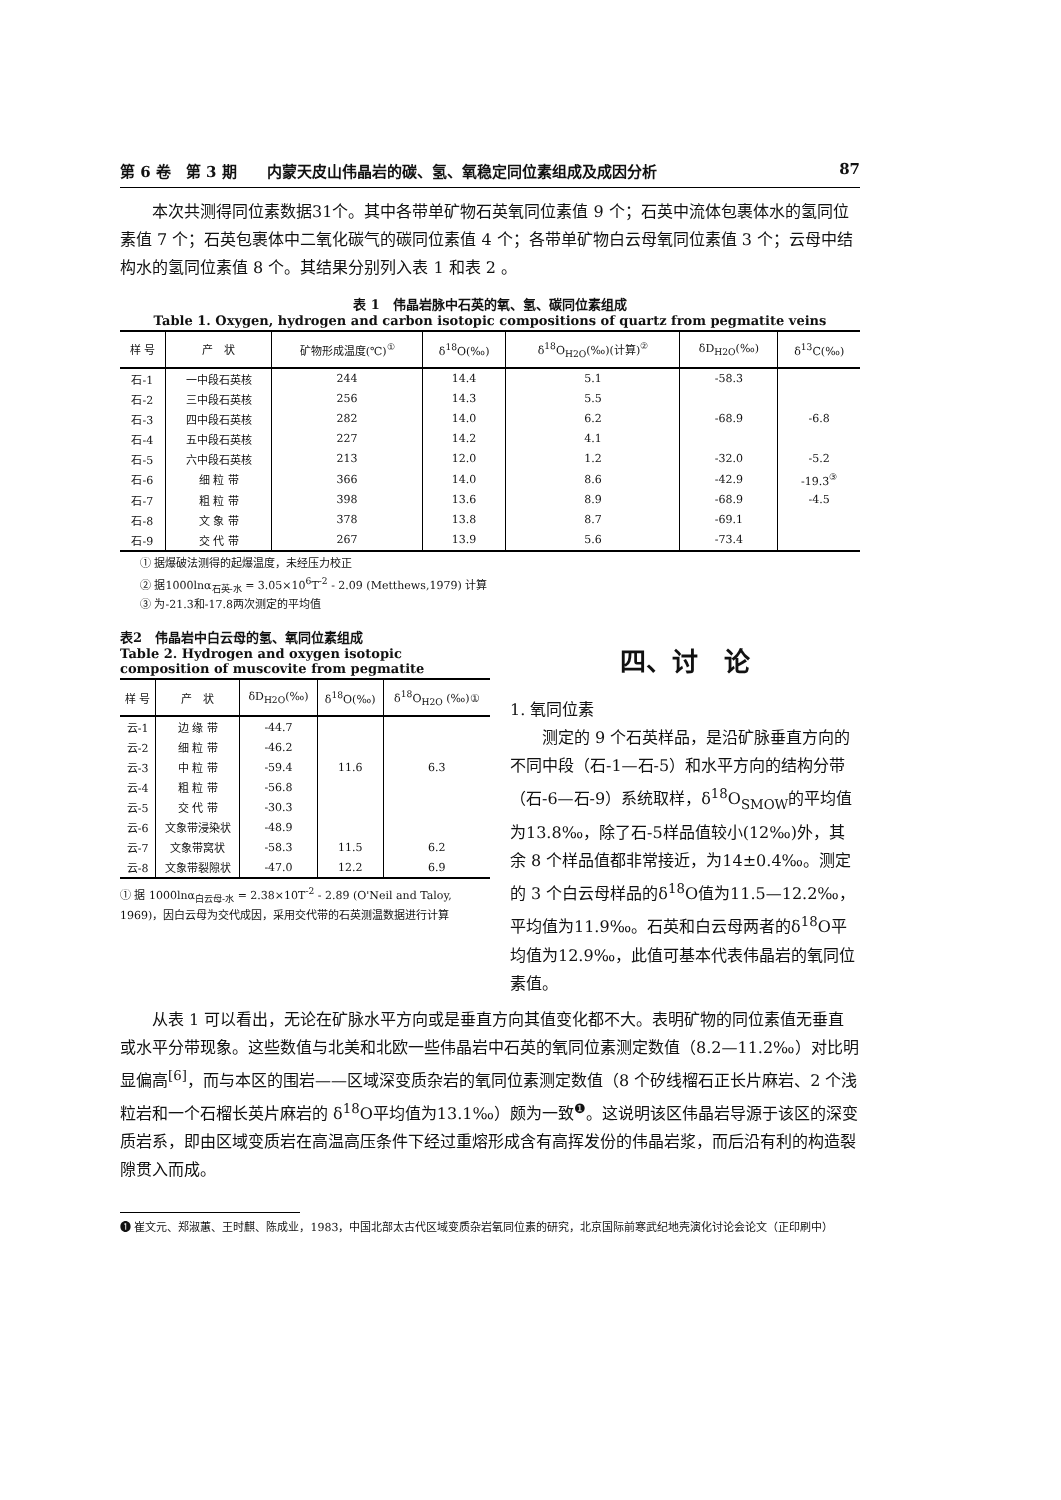第 6 卷　第 3 期　　内蒙天皮山伟晶岩的碳、氢、氧稳定同位素组成及成因分析 87
本次共测得同位素数据31个。其中各带单矿物石英氧同位素值 9 个；石英中流体包裹体水的氢同位素值 7 个；石英包裹体中二氧化碳气的碳同位素值 4 个；各带单矿物白云母氧同位素值 3 个；云母中结构水的氢同位素值 8 个。其结果分别列入表 1 和表 2 。
表 1　伟晶岩脉中石英的氧、氢、碳同位素组成
Table 1. Oxygen, hydrogen and carbon isotopic compositions of quartz from pegmatite veins
| 样 号 | 产 状 | 矿物形成温度(℃)<sup>①</sup> | δ<sup>18</sup>O(‰) | δ<sup>18</sup>O<sub>H2O</sub>(‰)(计算)<sup>②</sup> | δD<sub>H2O</sub>(‰) | δ<sup>13</sup>C(‰) |
| --- | --- | --- | --- | --- | --- | --- |
| 石-1 | 一中段石英核 | 244 | 14.4 | 5.1 | -58.3 | |
| 石-2 | 三中段石英核 | 256 | 14.3 | 5.5 | | |
| 石-3 | 四中段石英核 | 282 | 14.0 | 6.2 | -68.9 | -6.8 |
| 石-4 | 五中段石英核 | 227 | 14.2 | 4.1 | | |
| 石-5 | 六中段石英核 | 213 | 12.0 | 1.2 | -32.0 | -5.2 |
| 石-6 | 细 粒 带 | 366 | 14.0 | 8.6 | -42.9 | -19.3<sup>③</sup> |
| 石-7 | 粗 粒 带 | 398 | 13.6 | 8.9 | -68.9 | -4.5 |
| 石-8 | 文 象 带 | 378 | 13.8 | 8.7 | -69.1 | |
| 石-9 | 交 代 带 | 267 | 13.9 | 5.6 | -73.4 | |
① 据爆破法测得的起爆温度，未经压力校正
② 据1000lnα<sub>石英-水</sub> = 3.05×10<sup>6</sup>T<sup>-2</sup> - 2.09 (Metthews,1979) 计算
③ 为-21.3和-17.8两次测定的平均值
表2　伟晶岩中白云母的氢、氧同位素组成
Table 2. Hydrogen and oxygen isotopic
composition of muscovite from pegmatite
| 样 号 | 产 状 | δD<sub>H2O</sub>(‰) | δ<sup>18</sup>O(‰) | δ<sup>18</sup>O<sub>H2O</sub> (‰)① |
| --- | --- | --- | --- | --- |
| 云-1 | 边 缘 带 | -44.7 | | |
| 云-2 | 细 粒 带 | -46.2 | | |
| 云-3 | 中 粒 带 | -59.4 | 11.6 | 6.3 |
| 云-4 | 粗 粒 带 | -56.8 | | |
| 云-5 | 交 代 带 | -30.3 | | |
| 云-6 | 文象带浸染状 | -48.9 | | |
| 云-7 | 文象带窝状 | -58.3 | 11.5 | 6.2 |
| 云-8 | 文象带裂隙状 | -47.0 | 12.2 | 6.9 |
① 据 1000lnα<sub>白云母-水</sub> = 2.38×10T<sup>-2</sup> - 2.89 (O'Neil and Taloy, 1969)，因白云母为交代成因，采用交代带的石英测温数据进行计算
四、讨　论
1. 氧同位素
测定的 9 个石英样品，是沿矿脉垂直方向的不同中段（石-1—石-5）和水平方向的结构分带（石-6—石-9）系统取样，δ<sup>18</sup>O<sub>SMOW</sub>的平均值为13.8‰，除了石-5样品值较小(12‰)外，其余 8 个样品值都非常接近，为14±0.4‰。测定的 3 个白云母样品的δ<sup>18</sup>O值为11.5—12.2‰，平均值为11.9‰。石英和白云母两者的δ<sup>18</sup>O平均值为12.9‰，此值可基本代表伟晶岩的氧同位素值。
从表 1 可以看出，无论在矿脉水平方向或是垂直方向其值变化都不大。表明矿物的同位素值无垂直或水平分带现象。这些数值与北美和北欧一些伟晶岩中石英的氧同位素测定数值（8.2—11.2‰）对比明显偏高<sup>[6]</sup>，而与本区的围岩——区域深变质杂岩的氧同位素测定数值（8 个矽线榴石正长片麻岩、2 个浅粒岩和一个石榴长英片麻岩的 δ<sup>18</sup>O平均值为13.1‰）颇为一致<sup>❶</sup>。这说明该区伟晶岩导源于该区的深变质岩系，即由区域变质岩在高温高压条件下经过重熔形成含有高挥发份的伟晶岩浆，而后沿有利的构造裂隙贯入而成。
❶ 崔文元、郑淑蕙、王时麒、陈成业，1983，中国北部太古代区域变质杂岩氧同位素的研究，北京国际前寒武纪地壳演化讨论会论文（正印刷中）